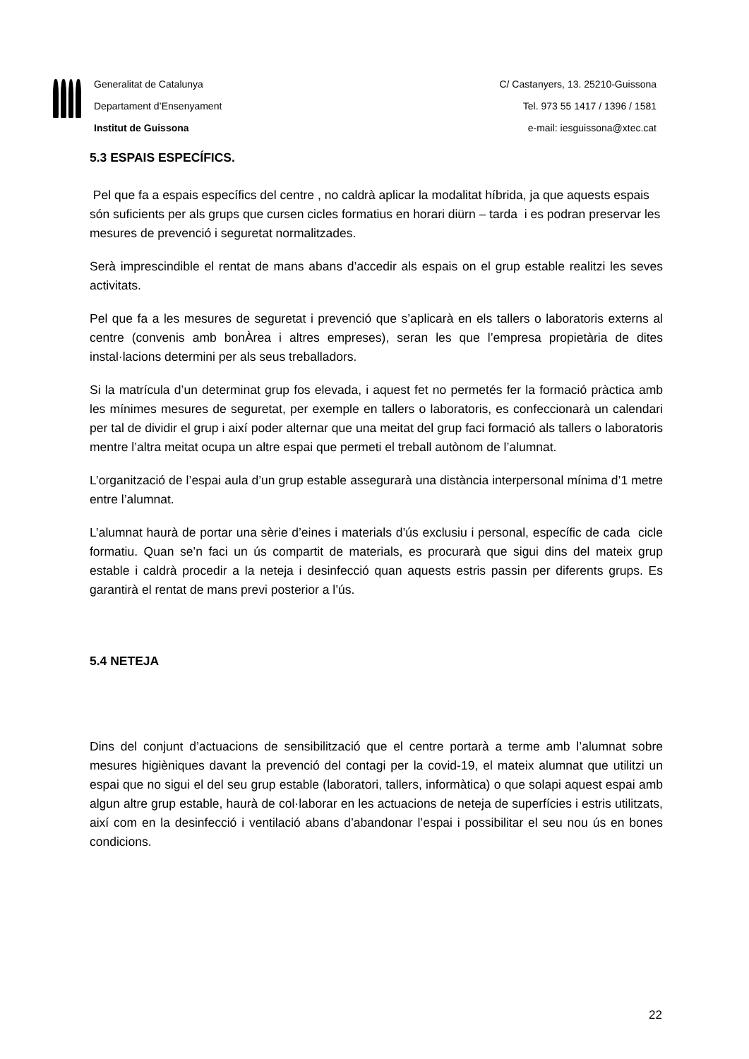Generalitat de Catalunya
Departament d’Ensenyament
Institut de Guissona
C/ Castanyers, 13. 25210-Guissona
Tel. 973 55 1417 / 1396 / 1581
e-mail: iesguissona@xtec.cat
5.3 ESPAIS ESPECÍFICS.
Pel que fa a espais específics del centre , no caldrà aplicar la modalitat híbrida, ja que aquests espais són suficients per als grups que cursen cicles formatius en horari diürn – tarda i es podran preservar les mesures de prevenció i seguretat normalitzades.
Serà imprescindible el rentat de mans abans d’accedir als espais on el grup estable realitzi les seves activitats.
Pel que fa a les mesures de seguretat i prevenció que s’aplicarà en els tallers o laboratoris externs al centre (convenis amb bonÀrea i altres empreses), seran les que l’empresa propietària de dites instal·lacions determini per als seus treballadors.
Si la matrícula d’un determinat grup fos elevada, i aquest fet no permetés fer la formació pràctica amb les mínimes mesures de seguretat, per exemple en tallers o laboratoris, es confeccionarà un calendari per tal de dividir el grup i així poder alternar que una meitat del grup faci formació als tallers o laboratoris mentre l’altra meitat ocupa un altre espai que permeti el treball autònom de l’alumnat.
L’organització de l’espai aula d’un grup estable assegurarà una distància interpersonal mínima d’1 metre entre l’alumnat.
L’alumnat haurà de portar una sèrie d’eines i materials d’ús exclusiu i personal, específic de cada cicle formatiu. Quan se’n faci un ús compartit de materials, es procurarà que sigui dins del mateix grup estable i caldrà procedir a la neteja i desinfecció quan aquests estris passin per diferents grups. Es garantirà el rentat de mans previ posterior a l’ús.
5.4 NETEJA
Dins del conjunt d’actuacions de sensibilització que el centre portarà a terme amb l’alumnat sobre mesures higièniques davant la prevenció del contagi per la covid-19, el mateix alumnat que utilitzi un espai que no sigui el del seu grup estable (laboratori, tallers, informàtica) o que solapi aquest espai amb algun altre grup estable, haurà de col·laborar en les actuacions de neteja de superfícies i estris utilitzats, així com en la desinfecció i ventilació abans d’abandonar l’espai i possibilitar el seu nou ús en bones condicions.
22